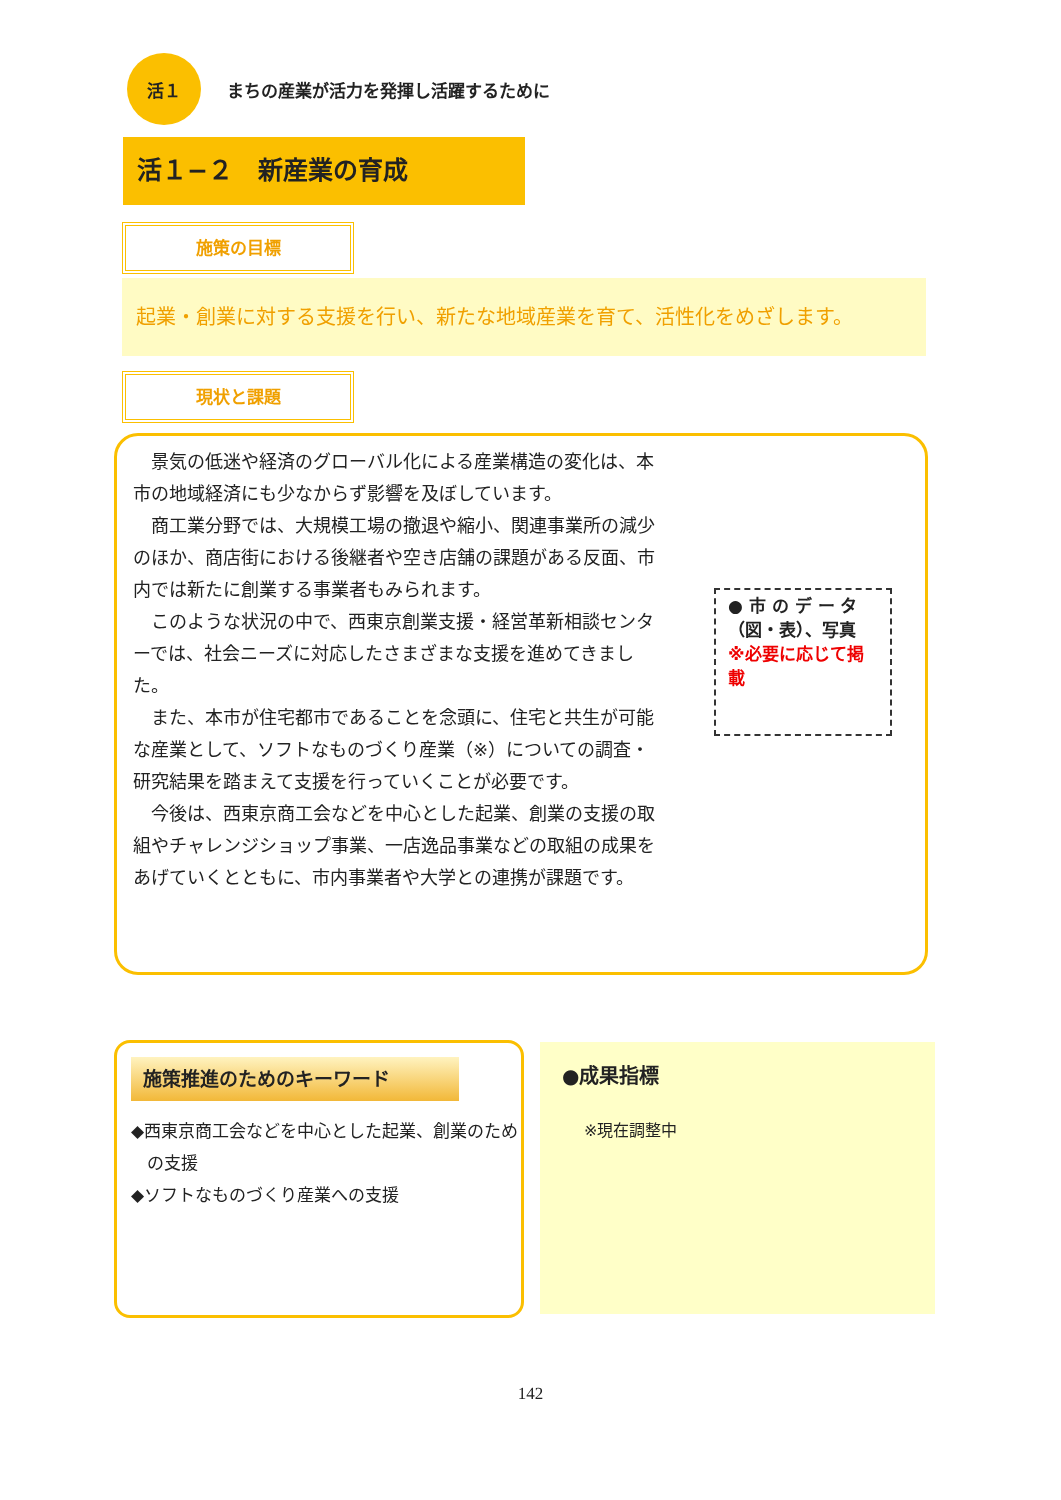活１
まちの産業が活力を発揮し活躍するために
活１−２　新産業の育成
施策の目標
起業・創業に対する支援を行い、新たな地域産業を育て、活性化をめざします。
現状と課題
景気の低迷や経済のグローバル化による産業構造の変化は、本市の地域経済にも少なからず影響を及ぼしています。
商工業分野では、大規模工場の撤退や縮小、関連事業所の減少のほか、商店街における後継者や空き店舗の課題がある反面、市内では新たに創業する事業者もみられます。
このような状況の中で、西東京創業支援・経営革新相談センターでは、社会ニーズに対応したさまざまな支援を進めてきました。
また、本市が住宅都市であることを念頭に、住宅と共生が可能な産業として、ソフトなものづくり産業（※）についての調査・研究結果を踏まえて支援を行っていくことが必要です。
今後は、西東京商工会などを中心とした起業、創業の支援の取組やチャレンジショップ事業、一店逸品事業などの取組の成果をあげていくとともに、市内事業者や大学との連携が課題です。
● 市 の デ ー タ（図・表）、写真
※必要に応じて掲載
施策推進のためのキーワード
◆西東京商工会などを中心とした起業、創業のための支援
◆ソフトなものづくり産業への支援
●成果指標
※現在調整中
142